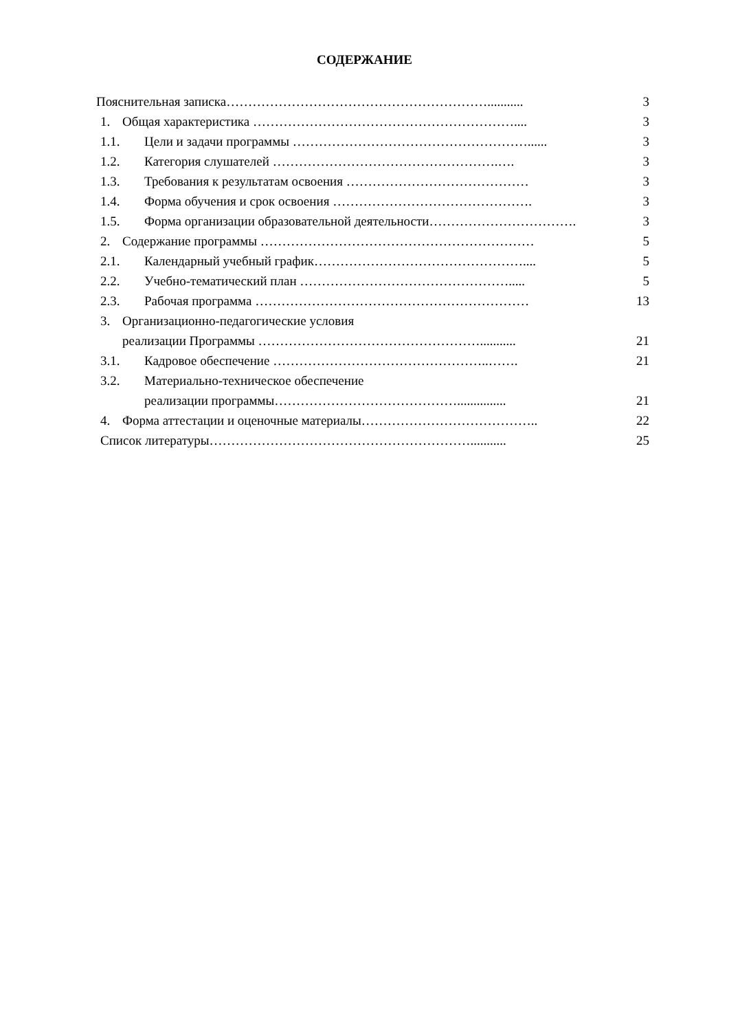СОДЕРЖАНИЕ
Пояснительная записка……………………………………………………........... 3
1. Общая характеристика …………………………………………………….... 3
1.1. Цели и задачи программы ………………………………………………...... 3
1.2. Категория слушателей …………………………………………….…. 3
1.3. Требования к результатам освоения …………………………………… 3
1.4. Форма обучения и срок освоения ………………………………………. 3
1.5. Форма организации образовательной деятельности……………………………. 3
2. Содержание программы ……………………………………………………… 5
2.1. Календарный учебный график………………………………………….... 5
2.2. Учебно-тематический план …………………………………………..... 5
2.3. Рабочая программа ……………………………………………………… 13
3. Организационно-педагогические условия
реализации Программы ……………………………………………........... 21
3.1. Кадровое обеспечение …………………………………………..……. 21
3.2. Материально-техническое обеспечение
реализации программы……………………………………............... 21
4. Форма аттестации и оценочные материалы………………………………….. 22
Список литературы……………………………………………………........... 25